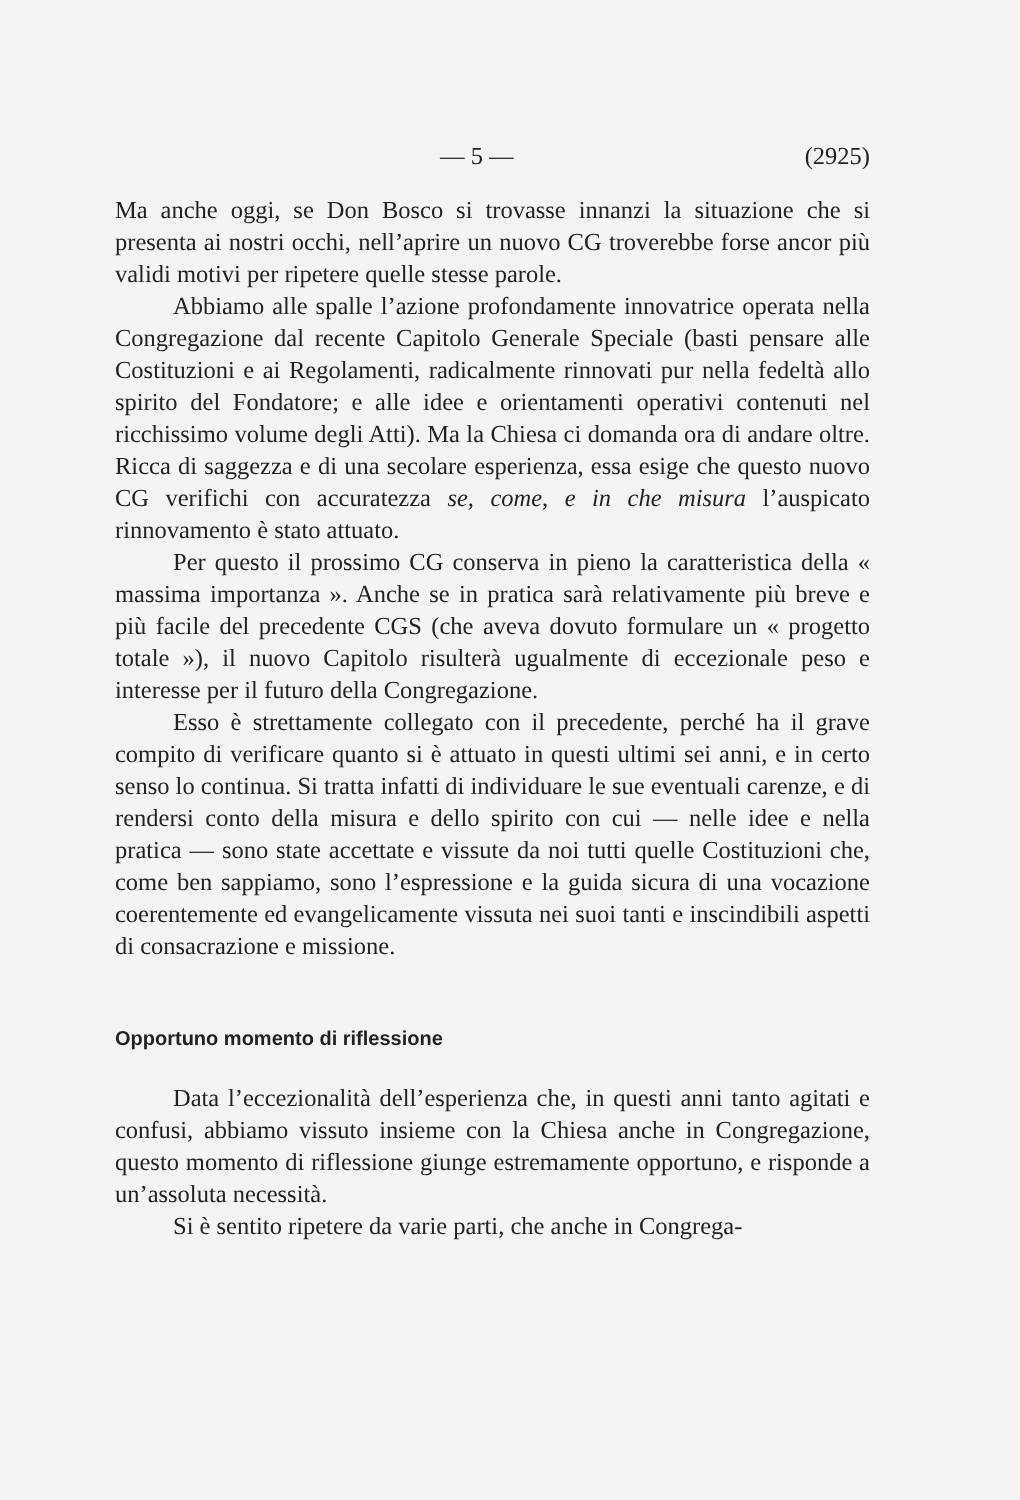— 5 — (2925)
Ma anche oggi, se Don Bosco si trovasse innanzi la situazione che si presenta ai nostri occhi, nell’aprire un nuovo CG troverebbe forse ancor più validi motivi per ripetere quelle stesse parole.
Abbiamo alle spalle l’azione profondamente innovatrice operata nella Congregazione dal recente Capitolo Generale Speciale (basti pensare alle Costituzioni e ai Regolamenti, radicalmente rinnovati pur nella fedeltà allo spirito del Fondatore; e alle idee e orientamenti operativi contenuti nel ricchissimo volume degli Atti). Ma la Chiesa ci domanda ora di andare oltre. Ricca di saggezza e di una secolare esperienza, essa esige che questo nuovo CG verifichi con accuratezza se, come, e in che misura l’auspicato rinnovamento è stato attuato.
Per questo il prossimo CG conserva in pieno la caratteristica della « massima importanza ». Anche se in pratica sarà relativamente più breve e più facile del precedente CGS (che aveva dovuto formulare un « progetto totale »), il nuovo Capitolo risulterà ugualmente di eccezionale peso e interesse per il futuro della Congregazione.
Esso è strettamente collegato con il precedente, perché ha il grave compito di verificare quanto si è attuato in questi ultimi sei anni, e in certo senso lo continua. Si tratta infatti di individuare le sue eventuali carenze, e di rendersi conto della misura e dello spirito con cui — nelle idee e nella pratica — sono state accettate e vissute da noi tutti quelle Costituzioni che, come ben sappiamo, sono l’espressione e la guida sicura di una vocazione coerentemente ed evangelicamente vissuta nei suoi tanti e inscindibili aspetti di consacrazione e missione.
Opportuno momento di riflessione
Data l’eccezionalità dell’esperienza che, in questi anni tanto agitati e confusi, abbiamo vissuto insieme con la Chiesa anche in Congregazione, questo momento di riflessione giunge estremamente opportuno, e risponde a un’assoluta necessità.
Si è sentito ripetere da varie parti, che anche in Congrega-